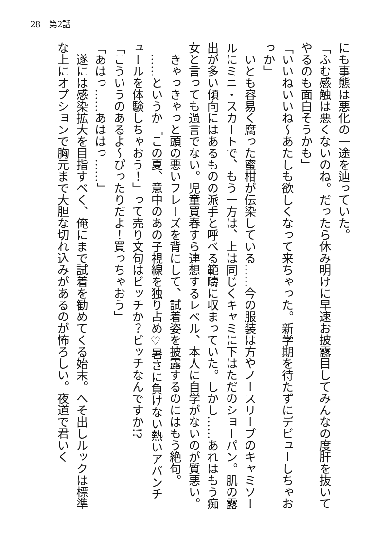28　第2話
にも事態は悪化の一途を辿っていた。
「ふむ感触は悪くないのね。だったら休み明けに早速お披露目してみんなの度肝を抜いてやるのも面白そうかも」
「いいねいいね～あたしも欲しくなって来ちゃった。新学期を待たずにデビューしちゃおっか」
　いとも容易く腐った蜜柑が伝染している……今の服装は方やノースリーブのキャミソールにミニ・スカートで、もう一方は、上は同じくキャミに下はただのショーパン。肌の露出が多い傾向にはあるものの派手と呼べる範疇に収まっていた。しかし……あれはもう痴女と言っても過言でない。児童買春すら連想するレベル、本人に自学がないのが質悪い。
　きゃっきゃっと頭の悪いフレーズを背にして、試着姿を披露するのにはもう絶句。
　……というか「この夏、意中のあの子視線を独り占め♡暑さに負けない熱いアバンチュールを体験しちゃおう！」って売り文句はビッチか？ビッチなんですか!?
「こういうのあるよ～ぴったりだよ！買っちゃおう」
「あはっ……あははっ……」
　遂には感染拡大を目指すべく、俺にまで試着を勧めてくる始末。へそ出しルックは標準な上にオプションで胸元まで大胆な切れ込みがあるのが怖ろしい。夜道で君いく